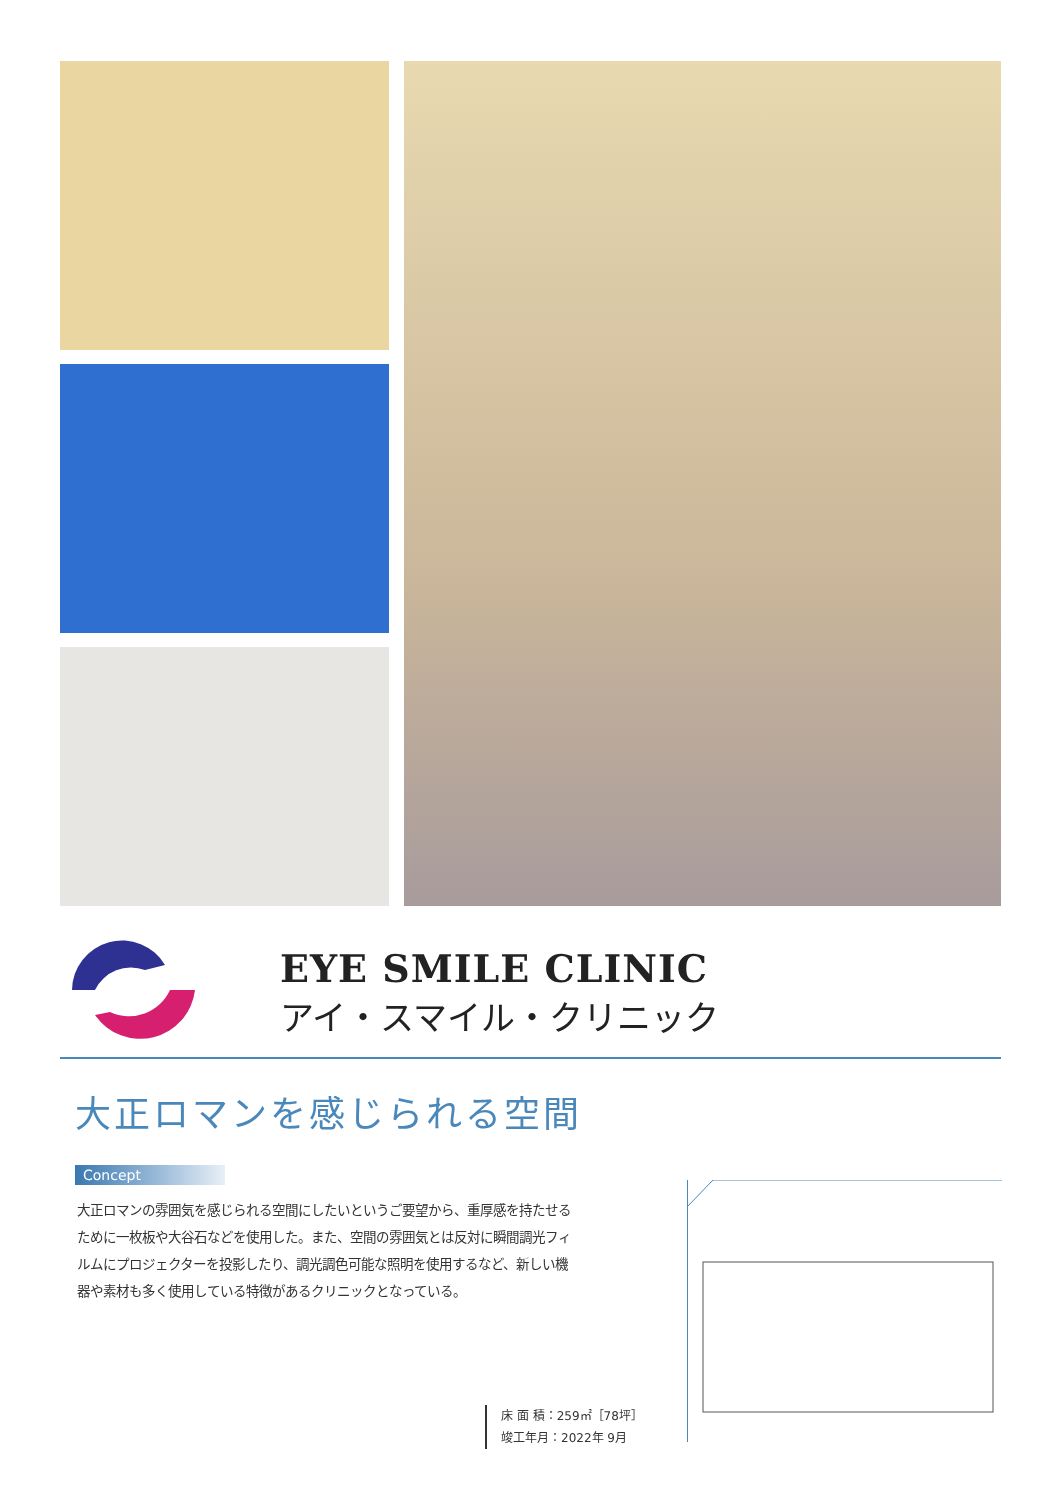EYE SMILE CLINIC
アイ・スマイル・クリニック
大正ロマンを感じられる空間
Concept
大正ロマンの雰囲気を感じられる空間にしたいというご要望から、重厚感を持たせるために一枚板や大谷石などを使用した。また、空間の雰囲気とは反対に瞬間調光フィルムにプロジェクターを投影したり、調光調色可能な照明を使用するなど、新しい機器や素材も多く使用している特徴があるクリニックとなっている。
床 面 積：259㎡［78坪］
竣工年月：2022年 9月